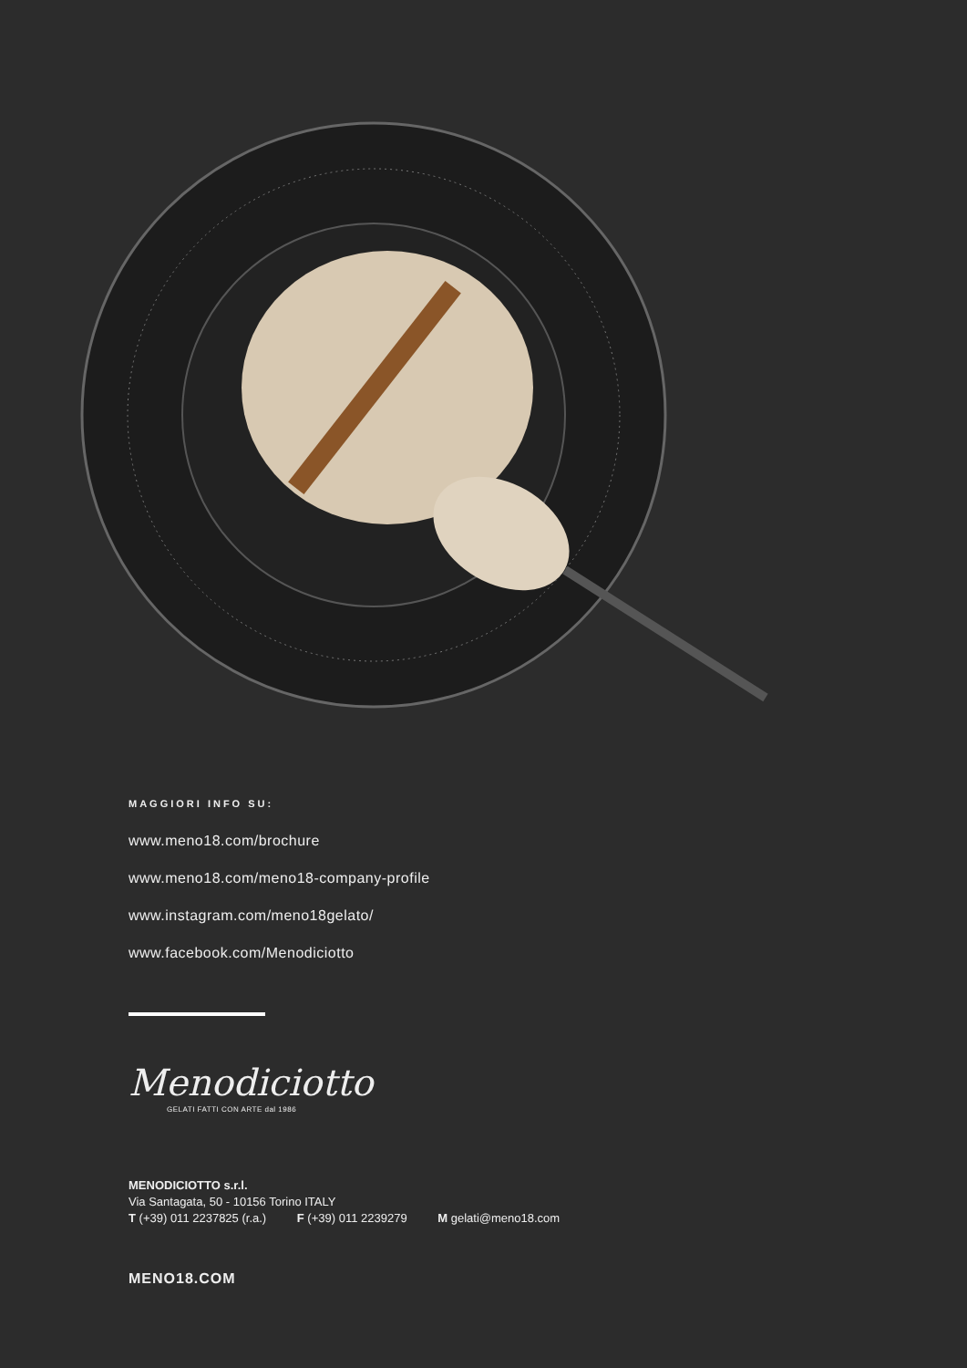MAGGIORI INFO SU:
www.meno18.com/brochure
www.meno18.com/meno18-company-profile
www.instagram.com/meno18gelato/
www.facebook.com/Menodiciotto
Menodiciotto
GELATI FATTI CON ARTE dal 1986
MENODICIOTTO s.r.l.
Via Santagata, 50 - 10156 Torino ITALY
T (+39) 011 2237825 (r.a.) F (+39) 011 2239279 M gelati@meno18.com
MENO18.COM